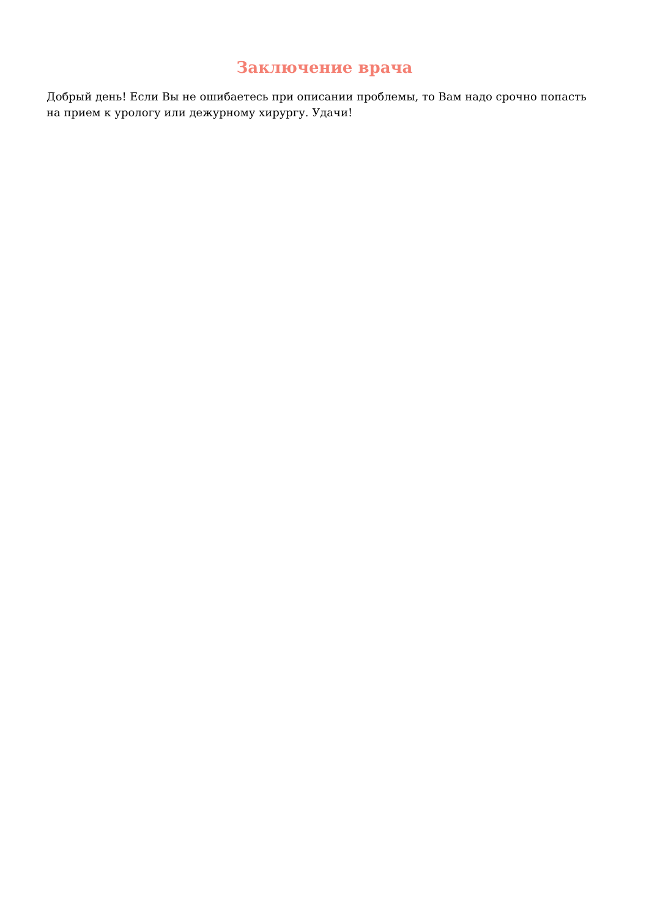Заключение врача
Добрый день! Если Вы не ошибаетесь при описании проблемы, то Вам надо срочно попасть на прием к урологу или дежурному хирургу. Удачи!